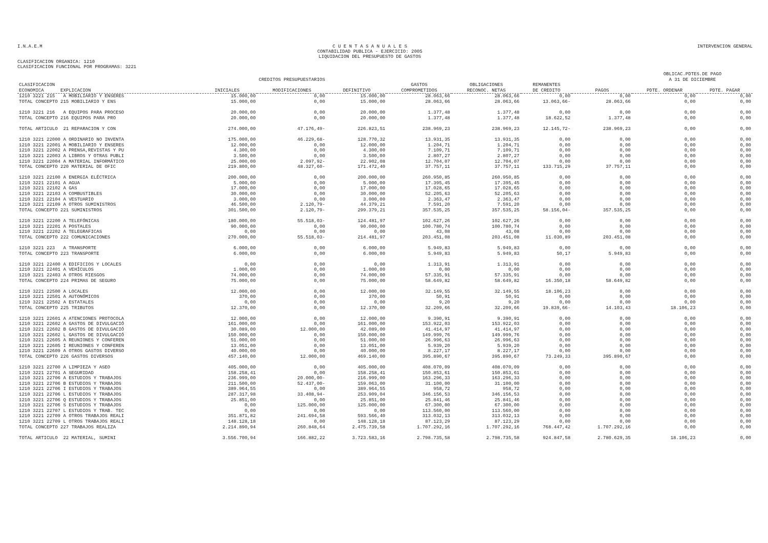I.N.A.E.M C U E N T A S A N U A L E S
CONTABILIDAD PUBLICA - EJERCICIO: 2005
LIQUIDACION DEL PRESUPUESTO DE GASTOS INTERVENCION GENERAL
CLASIFICACION ORGANICA: 1210
CLASIFICACION FUNCIONAL POR PROGRAMAS: 3221
| | CREDITOS PRESUPUESTARIOS | | | | | | | OBLICAC.PDTES.DE PAGO A 31 DE DICIEMBRE | |
| --- | --- | --- | --- | --- | --- | --- | --- | --- | --- |
| CLASIFICACION ECONOMICA EXPLICACION | INICIALES | MODIFICACIONES | DEFINITIVO | GASTOS COMPROMETIDOS | OBLIGACIONES RECONOC. NETAS | REMANENTES DE CREDITO | PAGOS | PDTE. ORDENAR | PDTE. PAGAR |
| 1210 3221 215 A MOBILIARIO Y ENSERES | 15.000,00 | 0,00 | 15.000,00 | 28.063,66 | 28.063,66 | 0,00 | 0,00 | 0,00 | 0,00 |
| TOTAL CONCEPTO 215 MOBILIARIO Y ENS | 15.000,00 | 0,00 | 15.000,00 | 28.063,66 | 28.063,66 | 13.063,66- | 28.063,66 | 0,00 | 0,00 |
| 1210 3221 216 A EQUIPOS PARA PROCESO | 20.000,00 | 0,00 | 20.000,00 | 1.377,48 | 1.377,48 | 0,00 | 0,00 | 0,00 | 0,00 |
| TOTAL CONCEPTO 216 EQUIPOS PARA PRO | 20.000,00 | 0,00 | 20.000,00 | 1.377,48 | 1.377,48 | 18.622,52 | 1.377,48 | 0,00 | 0,00 |
| TOTAL ARTICULO 21 REPARACION Y CON | 274.000,00 | 47.176,49- | 226.823,51 | 238.969,23 | 238.969,23 | 12.145,72- | 238.969,23 | 0,00 | 0,00 |
| 1210 3221 22000 A ORDINARIO NO INVENTA | 175.000,00 | 46.229,68- | 128.770,32 | 13.931,35 | 13.931,35 | 0,00 | 0,00 | 0,00 | 0,00 |
| 1210 3221 22001 A MOBILIARIO Y ENSERES | 12.000,00 | 0,00 | 12.000,00 | 1.204,71 | 1.204,71 | 0,00 | 0,00 | 0,00 | 0,00 |
| 1210 3221 22002 A PRENSA,REVISTAS Y PU | 4.300,00 | 0,00 | 4.300,00 | 7.109,71 | 7.109,71 | 0,00 | 0,00 | 0,00 | 0,00 |
| 1210 3221 22003 A LIBROS Y OTRAS PUBLI | 3.500,00 | 0,00 | 3.500,00 | 2.807,27 | 2.807,27 | 0,00 | 0,00 | 0,00 | 0,00 |
| 1210 3221 22004 A MATERIAL INFORMÁTICO | 25.000,00 | 2.097,92- | 22.902,08 | 12.704,07 | 12.704,07 | 0,00 | 0,00 | 0,00 | 0,00 |
| TOTAL CONCEPTO 220 MATERIAL DE OFIC | 219.800,00 | 48.327,60- | 171.472,40 | 37.757,11 | 37.757,11 | 133.715,29 | 37.757,11 | 0,00 | 0,00 |
| 1210 3221 22100 A ENERGIA ELÉCTRICA | 200.000,00 | 0,00 | 200.000,00 | 260.950,85 | 260.950,85 | 0,00 | 0,00 | 0,00 | 0,00 |
| 1210 3221 22101 A AGUA | 5.000,00 | 0,00 | 5.000,00 | 17.395,45 | 17.395,45 | 0,00 | 0,00 | 0,00 | 0,00 |
| 1210 3221 22102 A GAS | 17.000,00 | 0,00 | 17.000,00 | 17.028,65 | 17.028,65 | 0,00 | 0,00 | 0,00 | 0,00 |
| 1210 3221 22103 A COMBUSTIBLES | 30.000,00 | 0,00 | 30.000,00 | 52.205,63 | 52.205,63 | 0,00 | 0,00 | 0,00 | 0,00 |
| 1210 3221 22104 A VESTUARIO | 3.000,00 | 0,00 | 3.000,00 | 2.363,47 | 2.363,47 | 0,00 | 0,00 | 0,00 | 0,00 |
| 1210 3221 22109 A OTROS SUMINISTROS | 46.500,00 | 2.120,79- | 44.379,21 | 7.591,20 | 7.591,20 | 0,00 | 0,00 | 0,00 | 0,00 |
| TOTAL CONCEPTO 221 SUMINISTROS | 301.500,00 | 2.120,79- | 299.379,21 | 357.535,25 | 357.535,25 | 58.156,04- | 357.535,25 | 0,00 | 0,00 |
| 1210 3221 22200 A TELEFÓNICAS | 180.000,00 | 55.518,03- | 124.481,97 | 102.627,26 | 102.627,26 | 0,00 | 0,00 | 0,00 | 0,00 |
| 1210 3221 22201 A POSTALES | 90.000,00 | 0,00 | 90.000,00 | 100.780,74 | 100.780,74 | 0,00 | 0,00 | 0,00 | 0,00 |
| 1210 3221 22202 A TELEGRAFICAS | 0,00 | 0,00 | 0,00 | 43,08 | 43,08 | 0,00 | 0,00 | 0,00 | 0,00 |
| TOTAL CONCEPTO 222 COMUNICACIONES | 270.000,00 | 55.518,03- | 214.481,97 | 203.451,08 | 203.451,08 | 11.030,89 | 203.451,08 | 0,00 | 0,00 |
| 1210 3221 223 A TRANSPORTE | 6.000,00 | 0,00 | 6.000,00 | 5.949,83 | 5.949,83 | 0,00 | 0,00 | 0,00 | 0,00 |
| TOTAL CONCEPTO 223 TRANSPORTE | 6.000,00 | 0,00 | 6.000,00 | 5.949,83 | 5.949,83 | 50,17 | 5.949,83 | 0,00 | 0,00 |
| 1210 3221 22400 A EDIFICIOS Y LOCALES | 0,00 | 0,00 | 0,00 | 1.313,91 | 1.313,91 | 0,00 | 0,00 | 0,00 | 0,00 |
| 1210 3221 22401 A VEHÍCULOS | 1.000,00 | 0,00 | 1.000,00 | 0,00 | 0,00 | 0,00 | 0,00 | 0,00 | 0,00 |
| 1210 3221 22403 A OTROS RIESGOS | 74.000,00 | 0,00 | 74.000,00 | 57.335,91 | 57.335,91 | 0,00 | 0,00 | 0,00 | 0,00 |
| TOTAL CONCEPTO 224 PRIMAS DE SEGURO | 75.000,00 | 0,00 | 75.000,00 | 58.649,82 | 58.649,82 | 16.350,18 | 58.649,82 | 0,00 | 0,00 |
| 1210 3221 22500 A LOCALES | 12.000,00 | 0,00 | 12.000,00 | 32.149,55 | 32.149,55 | 18.106,23 | 0,00 | 0,00 | 0,00 |
| 1210 3221 22501 A AUTONÓMICOS | 370,00 | 0,00 | 370,00 | 50,91 | 50,91 | 0,00 | 0,00 | 0,00 | 0,00 |
| 1210 3221 22502 A ESTATALES | 0,00 | 0,00 | 0,00 | 9,20 | 9,20 | 0,00 | 0,00 | 0,00 | 0,00 |
| TOTAL CONCEPTO 225 TRIBUTOS | 12.370,00 | 0,00 | 12.370,00 | 32.209,66 | 32.209,66 | 19.839,66- | 14.103,43 | 18.106,23 | 0,00 |
| 1210 3221 22601 A ATENCIONES PROTOCOLA | 12.000,00 | 0,00 | 12.000,00 | 9.390,91 | 9.390,91 | 0,00 | 0,00 | 0,00 | 0,00 |
| 1210 3221 22602 A GASTOS DE DIVULGACIÓ | 161.000,00 | 0,00 | 161.000,00 | 153.922,03 | 153.922,03 | 0,00 | 0,00 | 0,00 | 0,00 |
| 1210 3221 22602 B GASTOS DE DIVULGACIÓ | 30.089,00 | 12.000,00 | 42.089,00 | 41.414,97 | 41.414,97 | 0,00 | 0,00 | 0,00 | 0,00 |
| 1210 3221 22602 L GASTOS DE DIVULGACIÓ | 150.000,00 | 0,00 | 150.000,00 | 149.999,76 | 149.999,76 | 0,00 | 0,00 | 0,00 | 0,00 |
| 1210 3221 22605 A REUNIONES Y CONFEREN | 51.000,00 | 0,00 | 51.000,00 | 26.996,63 | 26.996,63 | 0,00 | 0,00 | 0,00 | 0,00 |
| 1210 3221 22605 I REUNIONES Y CONFEREN | 13.051,00 | 0,00 | 13.051,00 | 5.939,20 | 5.939,20 | 0,00 | 0,00 | 0,00 | 0,00 |
| 1210 3221 22609 A OTROS GASTOS DIVERSO | 40.000,00 | 0,00 | 40.000,00 | 8.227,17 | 8.227,17 | 0,00 | 0,00 | 0,00 | 0,00 |
| TOTAL CONCEPTO 226 GASTOS DIVERSOS | 457.140,00 | 12.000,00 | 469.140,00 | 395.890,67 | 395.890,67 | 73.249,33 | 395.890,67 | 0,00 | 0,00 |
| 1210 3221 22700 A LIMPIEZA Y ASEO | 405.000,00 | 0,00 | 405.000,00 | 408.070,09 | 408.070,09 | 0,00 | 0,00 | 0,00 | 0,00 |
| 1210 3221 22701 A SEGURIDAD | 158.258,41 | 0,00 | 158.258,41 | 150.853,61 | 150.853,61 | 0,00 | 0,00 | 0,00 | 0,00 |
| 1210 3221 22706 A ESTUDIOS Y TRABAJOS | 236.999,00 | 20.000,00- | 216.999,00 | 163.296,33 | 163.296,33 | 0,00 | 0,00 | 0,00 | 0,00 |
| 1210 3221 22706 B ESTUDIOS Y TRABAJOS | 211.500,00 | 52.437,00- | 159.063,00 | 31.100,00 | 31.100,00 | 0,00 | 0,00 | 0,00 | 0,00 |
| 1210 3221 22706 I ESTUDIOS Y TRABAJOS | 389.964,55 | 0,00 | 389.964,55 | 958,72 | 958,72 | 0,00 | 0,00 | 0,00 | 0,00 |
| 1210 3221 22706 L ESTUDIOS Y TRABAJOS | 287.317,98 | 33.408,94- | 253.909,04 | 346.156,53 | 346.156,53 | 0,00 | 0,00 | 0,00 | 0,00 |
| 1210 3221 22706 Q ESTUDIOS Y TRABAJOS | 25.851,00 | 0,00 | 25.851,00 | 25.841,46 | 25.841,46 | 0,00 | 0,00 | 0,00 | 0,00 |
| 1210 3221 22706 S ESTUDIOS Y TRABAJOS | 0,00 | 125.000,00 | 125.000,00 | 67.300,00 | 67.300,00 | 0,00 | 0,00 | 0,00 | 0,00 |
| 1210 3221 22707 L ESTUDIOS Y TRAB. TEC | 0,00 | 0,00 | 0,00 | 113.560,00 | 113.560,00 | 0,00 | 0,00 | 0,00 | 0,00 |
| 1210 3221 22709 A OTROS TRABAJOS REALI | 351.871,82 | 241.694,58 | 593.566,40 | 313.032,13 | 313.032,13 | 0,00 | 0,00 | 0,00 | 0,00 |
| 1210 3221 22709 L OTROS TRABAJOS REALI | 148.128,18 | 0,00 | 148.128,18 | 87.123,29 | 87.123,29 | 0,00 | 0,00 | 0,00 | 0,00 |
| TOTAL CONCEPTO 227 TRABAJOS REALIZA | 2.214.890,94 | 260.848,64 | 2.475.739,58 | 1.707.292,16 | 1.707.292,16 | 768.447,42 | 1.707.292,16 | 0,00 | 0,00 |
| TOTAL ARTICULO 22 MATERIAL, SUMINI | 3.556.700,94 | 166.882,22 | 3.723.583,16 | 2.798.735,58 | 2.798.735,58 | 924.847,58 | 2.780.629,35 | 18.106,23 | 0,00 |